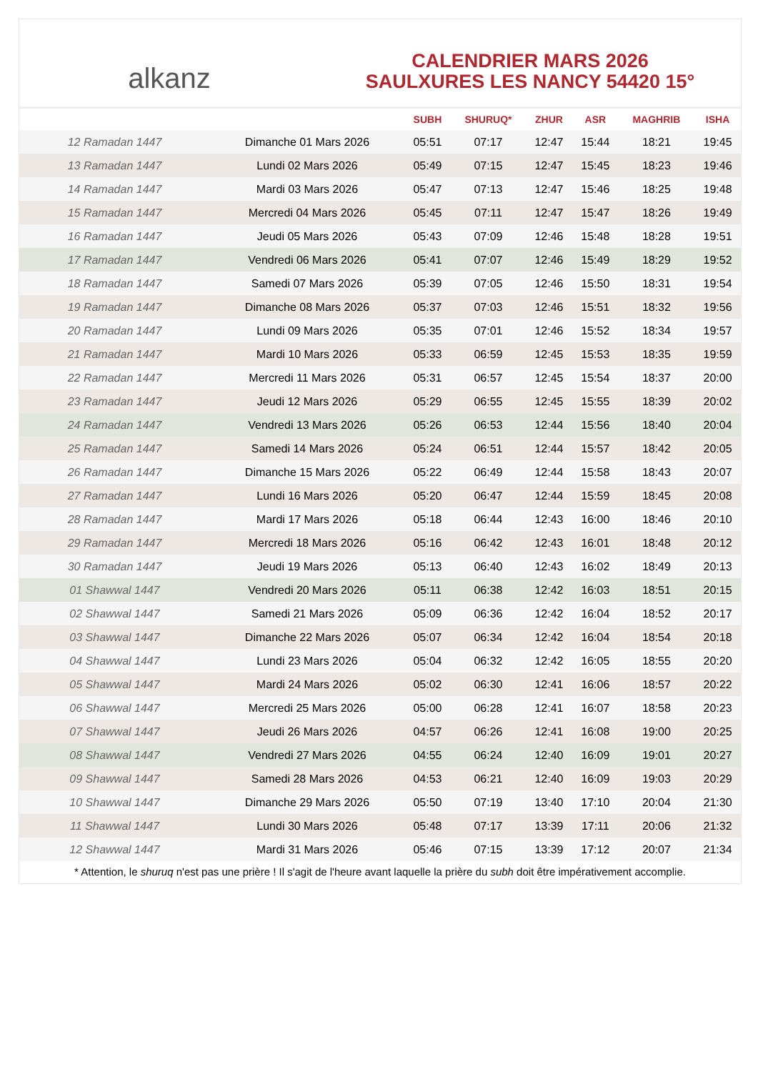alkanz
CALENDRIER MARS 2026
SAULXURES LES NANCY 54420 15°
| | | SUBH | SHURUQ* | ZHUR | ASR | MAGHRIB | ISHA |
| --- | --- | --- | --- | --- | --- | --- | --- |
| 12 Ramadan 1447 | Dimanche 01 Mars 2026 | 05:51 | 07:17 | 12:47 | 15:44 | 18:21 | 19:45 |
| 13 Ramadan 1447 | Lundi 02 Mars 2026 | 05:49 | 07:15 | 12:47 | 15:45 | 18:23 | 19:46 |
| 14 Ramadan 1447 | Mardi 03 Mars 2026 | 05:47 | 07:13 | 12:47 | 15:46 | 18:25 | 19:48 |
| 15 Ramadan 1447 | Mercredi 04 Mars 2026 | 05:45 | 07:11 | 12:47 | 15:47 | 18:26 | 19:49 |
| 16 Ramadan 1447 | Jeudi 05 Mars 2026 | 05:43 | 07:09 | 12:46 | 15:48 | 18:28 | 19:51 |
| 17 Ramadan 1447 | Vendredi 06 Mars 2026 | 05:41 | 07:07 | 12:46 | 15:49 | 18:29 | 19:52 |
| 18 Ramadan 1447 | Samedi 07 Mars 2026 | 05:39 | 07:05 | 12:46 | 15:50 | 18:31 | 19:54 |
| 19 Ramadan 1447 | Dimanche 08 Mars 2026 | 05:37 | 07:03 | 12:46 | 15:51 | 18:32 | 19:56 |
| 20 Ramadan 1447 | Lundi 09 Mars 2026 | 05:35 | 07:01 | 12:46 | 15:52 | 18:34 | 19:57 |
| 21 Ramadan 1447 | Mardi 10 Mars 2026 | 05:33 | 06:59 | 12:45 | 15:53 | 18:35 | 19:59 |
| 22 Ramadan 1447 | Mercredi 11 Mars 2026 | 05:31 | 06:57 | 12:45 | 15:54 | 18:37 | 20:00 |
| 23 Ramadan 1447 | Jeudi 12 Mars 2026 | 05:29 | 06:55 | 12:45 | 15:55 | 18:39 | 20:02 |
| 24 Ramadan 1447 | Vendredi 13 Mars 2026 | 05:26 | 06:53 | 12:44 | 15:56 | 18:40 | 20:04 |
| 25 Ramadan 1447 | Samedi 14 Mars 2026 | 05:24 | 06:51 | 12:44 | 15:57 | 18:42 | 20:05 |
| 26 Ramadan 1447 | Dimanche 15 Mars 2026 | 05:22 | 06:49 | 12:44 | 15:58 | 18:43 | 20:07 |
| 27 Ramadan 1447 | Lundi 16 Mars 2026 | 05:20 | 06:47 | 12:44 | 15:59 | 18:45 | 20:08 |
| 28 Ramadan 1447 | Mardi 17 Mars 2026 | 05:18 | 06:44 | 12:43 | 16:00 | 18:46 | 20:10 |
| 29 Ramadan 1447 | Mercredi 18 Mars 2026 | 05:16 | 06:42 | 12:43 | 16:01 | 18:48 | 20:12 |
| 30 Ramadan 1447 | Jeudi 19 Mars 2026 | 05:13 | 06:40 | 12:43 | 16:02 | 18:49 | 20:13 |
| 01 Shawwal 1447 | Vendredi 20 Mars 2026 | 05:11 | 06:38 | 12:42 | 16:03 | 18:51 | 20:15 |
| 02 Shawwal 1447 | Samedi 21 Mars 2026 | 05:09 | 06:36 | 12:42 | 16:04 | 18:52 | 20:17 |
| 03 Shawwal 1447 | Dimanche 22 Mars 2026 | 05:07 | 06:34 | 12:42 | 16:04 | 18:54 | 20:18 |
| 04 Shawwal 1447 | Lundi 23 Mars 2026 | 05:04 | 06:32 | 12:42 | 16:05 | 18:55 | 20:20 |
| 05 Shawwal 1447 | Mardi 24 Mars 2026 | 05:02 | 06:30 | 12:41 | 16:06 | 18:57 | 20:22 |
| 06 Shawwal 1447 | Mercredi 25 Mars 2026 | 05:00 | 06:28 | 12:41 | 16:07 | 18:58 | 20:23 |
| 07 Shawwal 1447 | Jeudi 26 Mars 2026 | 04:57 | 06:26 | 12:41 | 16:08 | 19:00 | 20:25 |
| 08 Shawwal 1447 | Vendredi 27 Mars 2026 | 04:55 | 06:24 | 12:40 | 16:09 | 19:01 | 20:27 |
| 09 Shawwal 1447 | Samedi 28 Mars 2026 | 04:53 | 06:21 | 12:40 | 16:09 | 19:03 | 20:29 |
| 10 Shawwal 1447 | Dimanche 29 Mars 2026 | 05:50 | 07:19 | 13:40 | 17:10 | 20:04 | 21:30 |
| 11 Shawwal 1447 | Lundi 30 Mars 2026 | 05:48 | 07:17 | 13:39 | 17:11 | 20:06 | 21:32 |
| 12 Shawwal 1447 | Mardi 31 Mars 2026 | 05:46 | 07:15 | 13:39 | 17:12 | 20:07 | 21:34 |
* Attention, le shuruq n'est pas une prière ! Il s'agit de l'heure avant laquelle la prière du subh doit être impérativement accomplie.